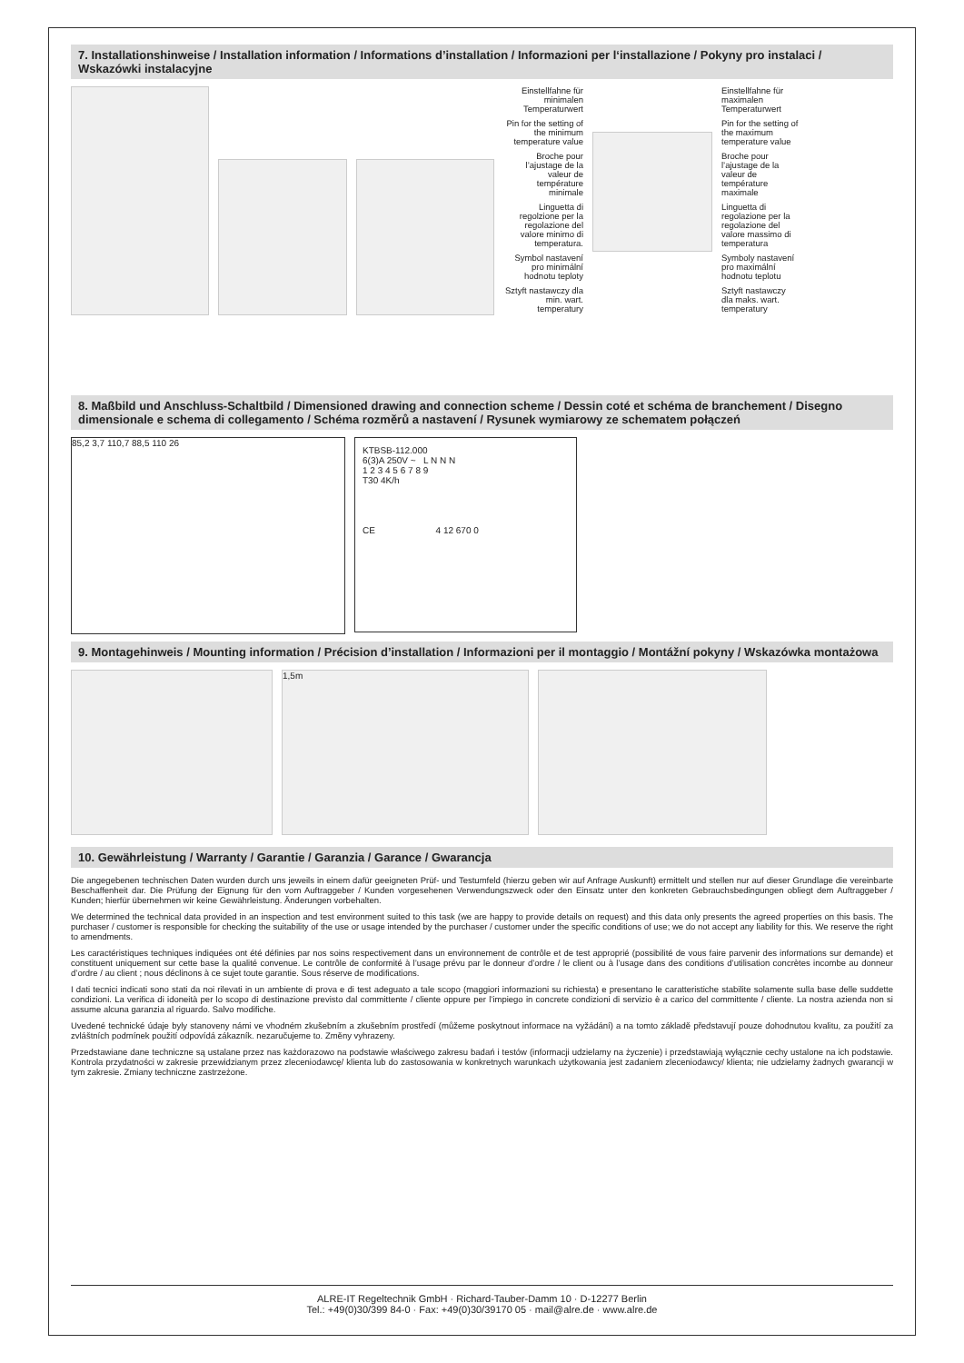7. Installationshinweise / Installation information / Informations d’installation / Informazioni per l‘installazione / Pokyny pro instalaci / Wskazówki instalacyjne
Einstellfahne für minimalen Temperaturwert
Pin for the setting of the minimum temperature value
Broche pour l’ajustage de la valeur de température minimale
Linguetta di regolzione per la regolazione del valore minimo di temperatura.
Symbol nastavení pro minimální hodnotu teploty
Sztyft nastawczy dla min. wart. temperatury
Einstellfahne für maximalen Temperaturwert
Pin for the setting of the maximum temperature value
Broche pour l’ajustage de la valeur de température maximale
Linguetta di regolazione per la regolazione del valore massimo di temperatura
Symboly nastavení pro maximální hodnotu teplotu
Sztyft nastawczy dla maks. wart. temperatury
8. Maßbild und Anschluss-Schaltbild / Dimensioned drawing and connection scheme / Dessin coté et schéma de branchement / Disegno dimensionale e schema di collegamento / Schéma rozměrů a nastavení / Rysunek wymiarowy ze schematem połączeń
85,2 3,7 110,7 88,5 110 26
KTBSB-112.000
6(3)A 250V ~ L N N N
1 2 3 4 5 6 7 8 9
T30 4K/h
CE 4 12 670 0
9. Montagehinweis / Mounting information / Précision d’installation / Informazioni per il montaggio / Montážní pokyny / Wskazówka montażowa
1,5m
10. Gewährleistung / Warranty / Garantie / Garanzia / Garance / Gwarancja
Die angegebenen technischen Daten wurden durch uns jeweils in einem dafür geeigneten Prüf- und Testumfeld (hierzu geben wir auf Anfrage Auskunft) ermittelt und stellen nur auf dieser Grundlage die vereinbarte Beschaffenheit dar. Die Prüfung der Eignung für den vom Auftraggeber / Kunden vorgesehenen Verwendungszweck oder den Einsatz unter den konkreten Gebrauchsbedingungen obliegt dem Auftraggeber / Kunden; hierfür übernehmen wir keine Gewährleistung. Änderungen vorbehalten.
We determined the technical data provided in an inspection and test environment suited to this task (we are happy to provide details on request) and this data only presents the agreed properties on this basis. The purchaser / customer is responsible for checking the suitability of the use or usage intended by the purchaser / customer under the specific conditions of use; we do not accept any liability for this. We reserve the right to amendments.
Les caractéristiques techniques indiquées ont été définies par nos soins respectivement dans un environnement de contrôle et de test approprié (possibilité de vous faire parvenir des informations sur demande) et constituent uniquement sur cette base la qualité convenue. Le contrôle de conformité à l’usage prévu par le donneur d’ordre / le client ou à l’usage dans des conditions d’utilisation concrètes incombe au donneur d’ordre / au client ; nous déclinons à ce sujet toute garantie. Sous réserve de modifications.
I dati tecnici indicati sono stati da noi rilevati in un ambiente di prova e di test adeguato a tale scopo (maggiori informazioni su richiesta) e presentano le caratteristiche stabilite solamente sulla base delle suddette condizioni. La verifica di idoneità per lo scopo di destinazione previsto dal committente / cliente oppure per l’impiego in concrete condizioni di servizio è a carico del committente / cliente. La nostra azienda non si assume alcuna garanzia al riguardo. Salvo modifiche.
Uvedené technické údaje byly stanoveny námi ve vhodném zkušebním a zkušebním prostředí (můžeme poskytnout informace na vyžádání) a na tomto základě představují pouze dohodnutou kvalitu, za použití za zvláštních podmínek použití odpovídá zákazník. nezaručujeme to. Změny vyhrazeny.
Przedstawiane dane techniczne są ustalane przez nas każdorazowo na podstawie właściwego zakresu badań i testów (informacji udzielamy na życzenie) i przedstawiają wyłącznie cechy ustalone na ich podstawie. Kontrola przydatności w zakresie przewidzianym przez zleceniodawcę/ klienta lub do zastosowania w konkretnych warunkach użytkowania jest zadaniem zleceniodawcy/ klienta; nie udzielamy żadnych gwarancji w tym zakresie. Zmiany techniczne zastrzeżone.
ALRE-IT Regeltechnik GmbH · Richard-Tauber-Damm 10 · D-12277 Berlin
Tel.: +49(0)30/399 84-0 · Fax: +49(0)30/39170 05 · mail@alre.de · www.alre.de